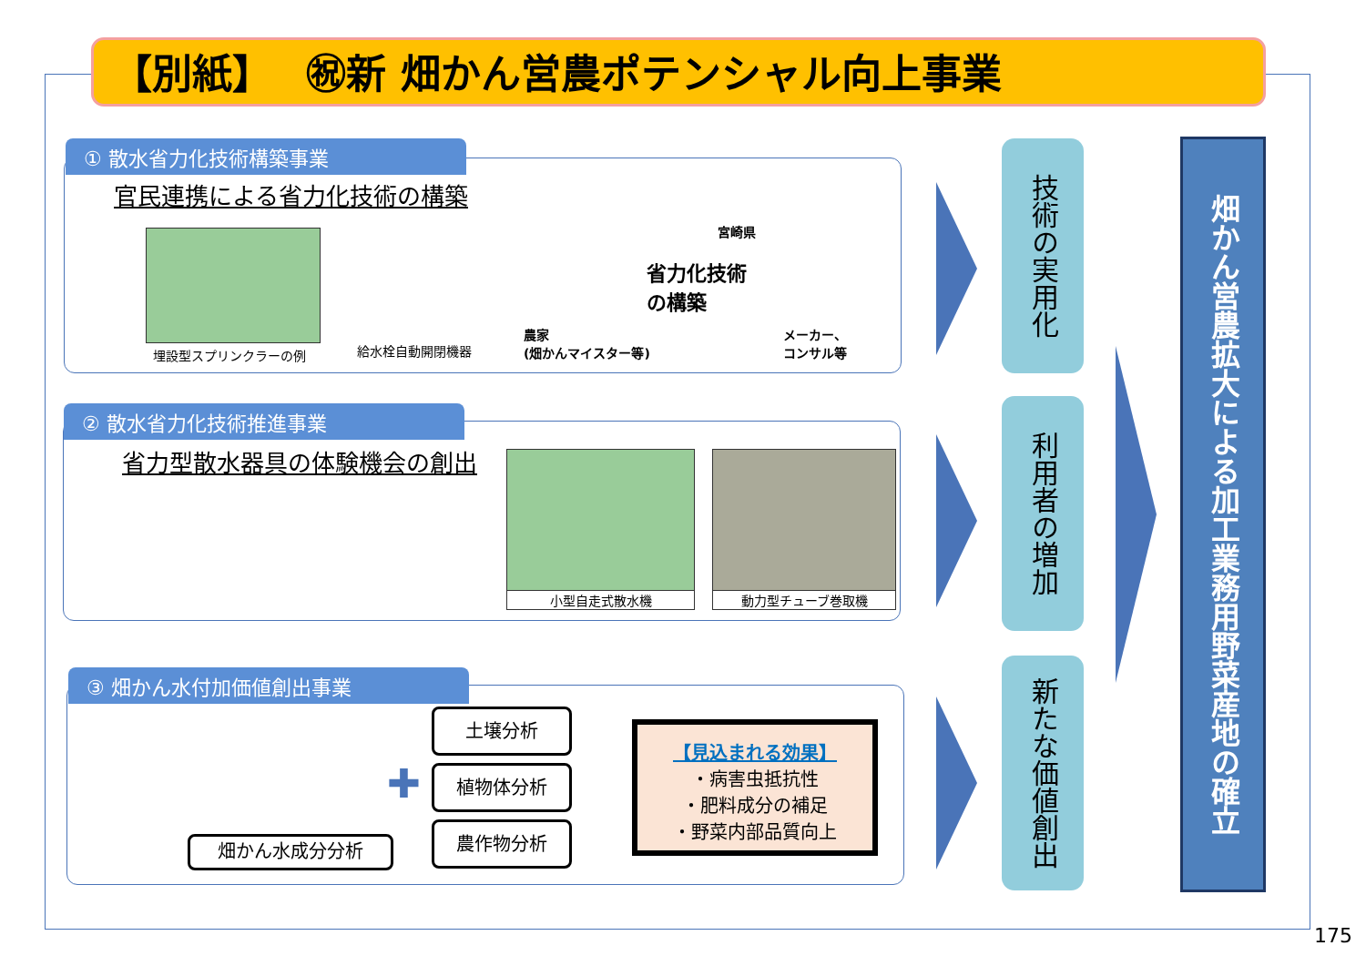【別紙】　 ㊗新 畑かん営農ポテンシャル向上事業
① 散水省力化技術構築事業
官民連携による省力化技術の構築
埋設型スプリンクラーの例 給水栓自動開閉機器
省力化技術
の構築
宮崎県
農家
(畑かんマイスター等)
メーカー、
コンサル等
② 散水省力化技術推進事業
省力型散水器具の体験機会の創出 小型自走式散水機 動力型チューブ巻取機
③ 畑かん水付加価値創出事業
畑かん水成分分析
✚
土壌分析
植物体分析
農作物分析
【見込まれる効果】
・病害虫抵抗性
・肥料成分の補足
・野菜内部品質向上
技術の実用化
利用者の増加
新たな価値創出
畑かん営農拡大による加工業務用野菜産地の確立
175